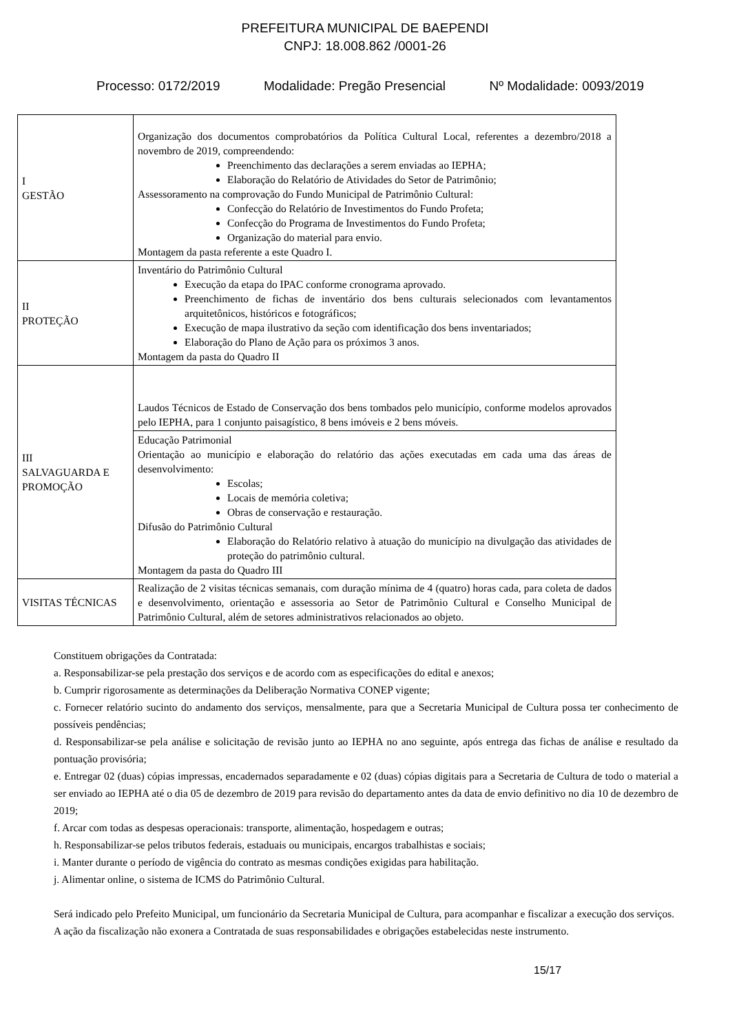PREFEITURA MUNICIPAL DE BAEPENDI
CNPJ: 18.008.862 /0001-26
Processo: 0172/2019 Modalidade: Pregão Presencial Nº Modalidade: 0093/2019
| I GESTÃO | Organização dos documentos comprobatórios da Política Cultural Local, referentes a dezembro/2018 a novembro de 2019, compreendendo: Preenchimento das declarações a serem enviadas ao IEPHA; Elaboração do Relatório de Atividades do Setor de Patrimônio; Assessoramento na comprovação do Fundo Municipal de Patrimônio Cultural: Confecção do Relatório de Investimentos do Fundo Profeta; Confecção do Programa de Investimentos do Fundo Profeta; Organização do material para envio. Montagem da pasta referente a este Quadro I. |
| II PROTEÇÃO | Inventário do Patrimônio Cultural Execução da etapa do IPAC conforme cronograma aprovado. Preenchimento de fichas de inventário dos bens culturais selecionados com levantamentos arquitetônicos, históricos e fotográficos; Execução de mapa ilustrativo da seção com identificação dos bens inventariados; Elaboração do Plano de Ação para os próximos 3 anos. Montagem da pasta do Quadro II |
| III SALVAGUARDA E PROMOÇÃO | Laudos Técnicos de Estado de Conservação dos bens tombados pelo município, conforme modelos aprovados pelo IEPHA, para 1 conjunto paisagístico, 8 bens imóveis e 2 bens móveis. |
| | Educação Patrimonial Orientação ao município e elaboração do relatório das ações executadas em cada uma das áreas de desenvolvimento: Escolas; Locais de memória coletiva; Obras de conservação e restauração. Difusão do Patrimônio Cultural Elaboração do Relatório relativo à atuação do município na divulgação das atividades de proteção do patrimônio cultural. Montagem da pasta do Quadro III |
| VISITAS TÉCNICAS | Realização de 2 visitas técnicas semanais, com duração mínima de 4 (quatro) horas cada, para coleta de dados e desenvolvimento, orientação e assessoria ao Setor de Patrimônio Cultural e Conselho Municipal de Patrimônio Cultural, além de setores administrativos relacionados ao objeto. |
Constituem obrigações da Contratada:
a. Responsabilizar-se pela prestação dos serviços e de acordo com as especificações do edital e anexos;
b. Cumprir rigorosamente as determinações da Deliberação Normativa CONEP vigente;
c. Fornecer relatório sucinto do andamento dos serviços, mensalmente, para que a Secretaria Municipal de Cultura possa ter conhecimento de possíveis pendências;
d. Responsabilizar-se pela análise e solicitação de revisão junto ao IEPHA no ano seguinte, após entrega das fichas de análise e resultado da pontuação provisória;
e. Entregar 02 (duas) cópias impressas, encadernados separadamente e 02 (duas) cópias digitais para a Secretaria de Cultura de todo o material a ser enviado ao IEPHA até o dia 05 de dezembro de 2019 para revisão do departamento antes da data de envio definitivo no dia 10 de dezembro de 2019;
f. Arcar com todas as despesas operacionais: transporte, alimentação, hospedagem e outras;
h. Responsabilizar-se pelos tributos federais, estaduais ou municipais, encargos trabalhistas e sociais;
i. Manter durante o período de vigência do contrato as mesmas condições exigidas para habilitação.
j. Alimentar online, o sistema de ICMS do Patrimônio Cultural.
Será indicado pelo Prefeito Municipal, um funcionário da Secretaria Municipal de Cultura, para acompanhar e fiscalizar a execução dos serviços.
A ação da fiscalização não exonera a Contratada de suas responsabilidades e obrigações estabelecidas neste instrumento.
15/17